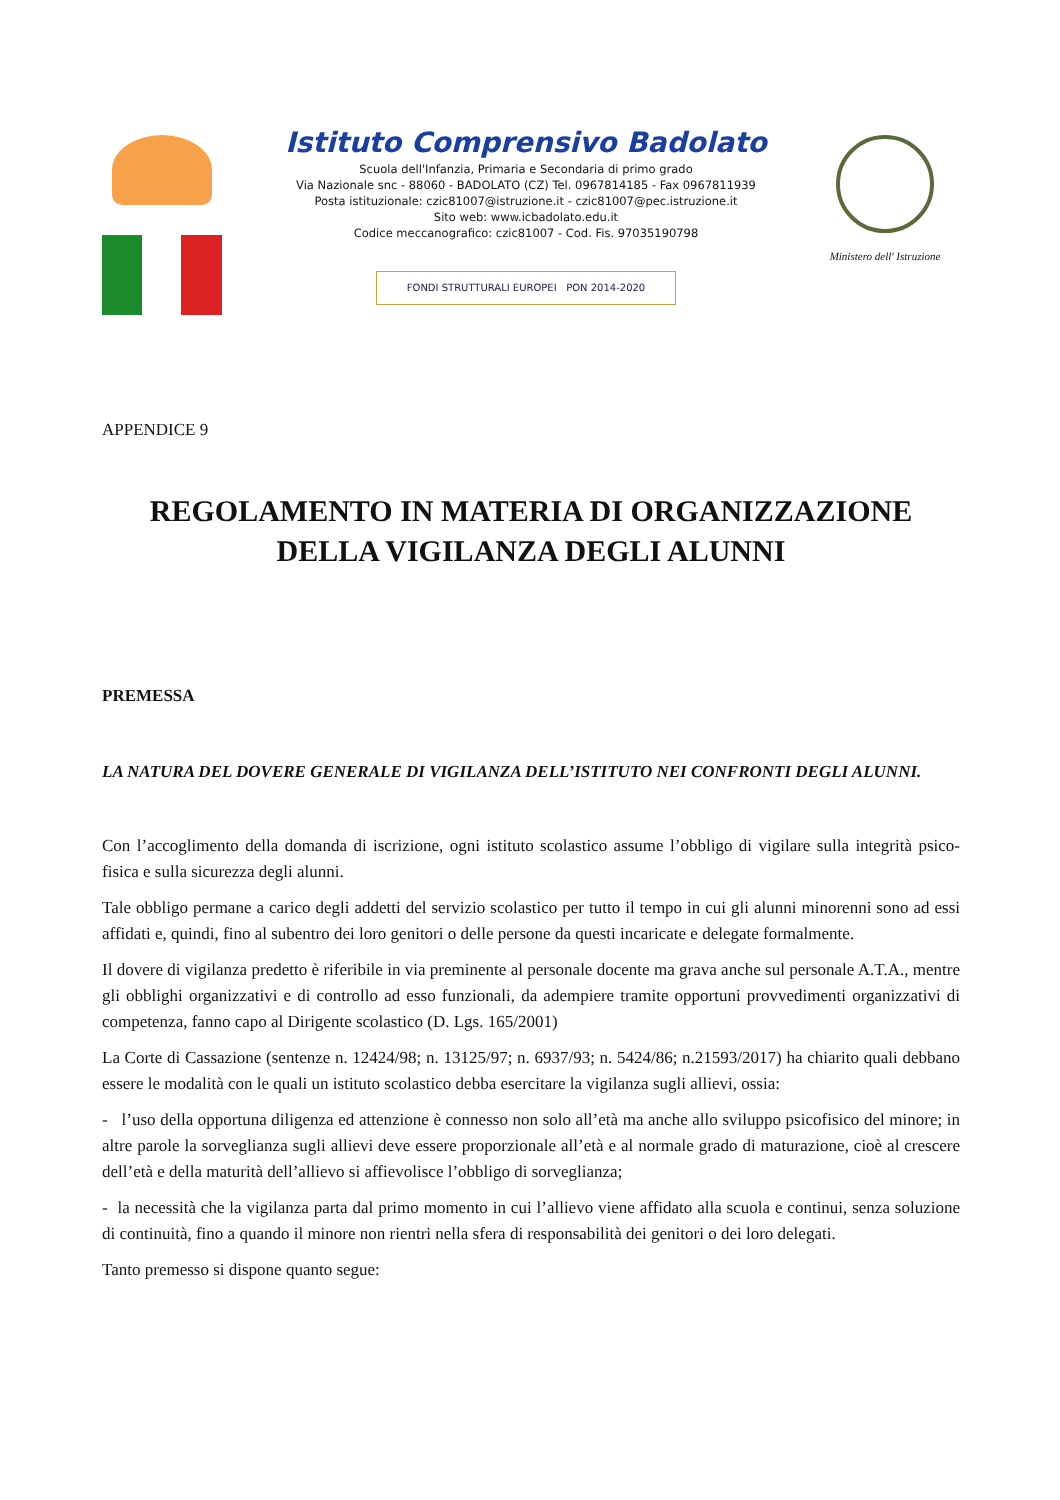Istituto Comprensivo Badolato
Scuola dell'Infanzia, Primaria e Secondaria di primo grado
Via Nazionale snc - 88060 - BADOLATO (CZ) Tel. 0967814185 - Fax 0967811939
Posta istituzionale: czic81007@istruzione.it - czic81007@pec.istruzione.it
Sito web: www.icbadolato.edu.it
Codice meccanografico: czic81007 - Cod. Fis. 97035190798
FONDI STRUTTURALI EUROPEI PON 2014-2020
Ministero dell' Istruzione
APPENDICE 9
REGOLAMENTO IN MATERIA DI ORGANIZZAZIONE
DELLA VIGILANZA DEGLI ALUNNI
PREMESSA
LA NATURA DEL DOVERE GENERALE DI VIGILANZA DELL’ISTITUTO NEI CONFRONTI DEGLI ALUNNI.
Con l’accoglimento della domanda di iscrizione, ogni istituto scolastico assume l’obbligo di vigilare sulla integrità psico-fisica e sulla sicurezza degli alunni.
Tale obbligo permane a carico degli addetti del servizio scolastico per tutto il tempo in cui gli alunni minorenni sono ad essi affidati e, quindi, fino al subentro dei loro genitori o delle persone da questi incaricate e delegate formalmente.
Il dovere di vigilanza predetto è riferibile in via preminente al personale docente ma grava anche sul personale A.T.A., mentre gli obblighi organizzativi e di controllo ad esso funzionali, da adempiere tramite opportuni provvedimenti organizzativi di competenza, fanno capo al Dirigente scolastico (D. Lgs. 165/2001)
La Corte di Cassazione (sentenze n. 12424/98; n. 13125/97; n. 6937/93; n. 5424/86; n.21593/2017) ha chiarito quali debbano essere le modalità con le quali un istituto scolastico debba esercitare la vigilanza sugli allievi, ossia:
- l’uso della opportuna diligenza ed attenzione è connesso non solo all’età ma anche allo sviluppo psicofisico del minore; in altre parole la sorveglianza sugli allievi deve essere proporzionale all’età e al normale grado di maturazione, cioè al crescere dell’età e della maturità dell’allievo si affievolisce l’obbligo di sorveglianza;
- la necessità che la vigilanza parta dal primo momento in cui l’allievo viene affidato alla scuola e continui, senza soluzione di continuità, fino a quando il minore non rientri nella sfera di responsabilità dei genitori o dei loro delegati.
Tanto premesso si dispone quanto segue: